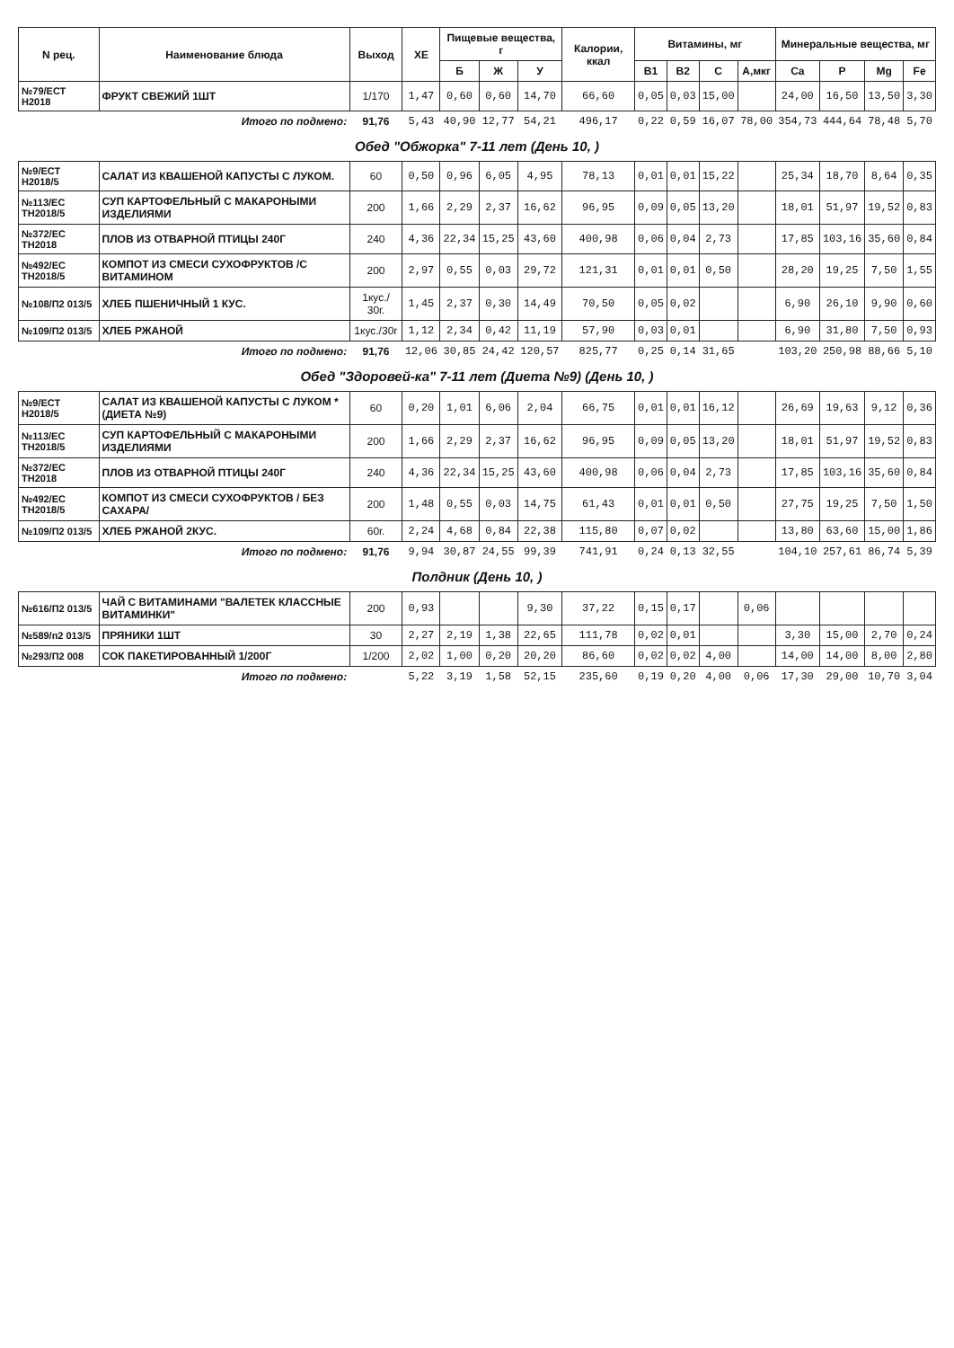| N рец. | Наименование блюда | Выход | ХЕ | Пищевые вещества, г | | | Калории, ккал | Витамины, мг | | | | Минеральные вещества, мг | | | |
| --- | --- | --- | --- | --- | --- | --- | --- | --- | --- | --- | --- | --- | --- | --- | --- |
| | | | | Б | Ж | У | | B1 | B2 | C | А,мкг | Ca | P | Mg | Fe |
| №79/ЕСТ Н2018 | ФРУКТ СВЕЖИЙ 1ШТ | 1/170 | 1,47 | 0,60 | 0,60 | 14,70 | 66,60 | 0,05 | 0,03 | 15,00 | | 24,00 | 16,50 | 13,50 | 3,30 |
| Итого по подмено: | | 91,76 | 5,43 | 40,90 | 12,77 | 54,21 | 496,17 | 0,22 | 0,59 | 16,07 | 78,00 | 354,73 | 444,64 | 78,48 | 5,70 |
| Обед "Обжорка" 7-11 лет (День 10, ) | | | | | | | | | | | | | | | |
| №9/ЕСТ Н2018/5 | САЛАТ ИЗ КВАШЕНОЙ КАПУСТЫ С ЛУКОМ. | 60 | 0,50 | 0,96 | 6,05 | 4,95 | 78,13 | 0,01 | 0,01 | 15,22 | | 25,34 | 18,70 | 8,64 | 0,35 |
| №113/ЕС ТН2018/5 | СУП КАРТОФЕЛЬНЫЙ С МАКАРОНЫМИ ИЗДЕЛИЯМИ | 200 | 1,66 | 2,29 | 2,37 | 16,62 | 96,95 | 0,09 | 0,05 | 13,20 | | 18,01 | 51,97 | 19,52 | 0,83 |
| №372/ЕС ТН2018 | ПЛОВ ИЗ ОТВАРНОЙ ПТИЦЫ 240Г | 240 | 4,36 | 22,34 | 15,25 | 43,60 | 400,98 | 0,06 | 0,04 | 2,73 | | 17,85 | 103,16 | 35,60 | 0,84 |
| №492/ЕС ТН2018/5 | КОМПОТ ИЗ СМЕСИ СУХОФРУКТОВ /С ВИТАМИНОМ | 200 | 2,97 | 0,55 | 0,03 | 29,72 | 121,31 | 0,01 | 0,01 | 0,50 | | 28,20 | 19,25 | 7,50 | 1,55 |
| №108/П2 013/5 | ХЛЕБ ПШЕНИЧНЫЙ 1 КУС. | 1кус./ 30г. | 1,45 | 2,37 | 0,30 | 14,49 | 70,50 | 0,05 | 0,02 | | | 6,90 | 26,10 | 9,90 | 0,60 |
| №109/П2 013/5 | ХЛЕБ РЖАНОЙ | 1кус./30г | 1,12 | 2,34 | 0,42 | 11,19 | 57,90 | 0,03 | 0,01 | | | 6,90 | 31,80 | 7,50 | 0,93 |
| Итого по подмено: | | 91,76 | 12,06 | 30,85 | 24,42 | 120,57 | 825,77 | 0,25 | 0,14 | 31,65 | | 103,20 | 250,98 | 88,66 | 5,10 |
| Обед "Здоровей-ка" 7-11 лет (Диета №9) (День 10, ) | | | | | | | | | | | | | | | |
| №9/ЕСТ Н2018/5 | САЛАТ ИЗ КВАШЕНОЙ КАПУСТЫ С ЛУКОМ *(ДИЕТА №9) | 60 | 0,20 | 1,01 | 6,06 | 2,04 | 66,75 | 0,01 | 0,01 | 16,12 | | 26,69 | 19,63 | 9,12 | 0,36 |
| №113/ЕС ТН2018/5 | СУП КАРТОФЕЛЬНЫЙ С МАКАРОНЫМИ ИЗДЕЛИЯМИ | 200 | 1,66 | 2,29 | 2,37 | 16,62 | 96,95 | 0,09 | 0,05 | 13,20 | | 18,01 | 51,97 | 19,52 | 0,83 |
| №372/ЕС ТН2018 | ПЛОВ ИЗ ОТВАРНОЙ ПТИЦЫ 240Г | 240 | 4,36 | 22,34 | 15,25 | 43,60 | 400,98 | 0,06 | 0,04 | 2,73 | | 17,85 | 103,16 | 35,60 | 0,84 |
| №492/ЕС ТН2018/5 | КОМПОТ ИЗ СМЕСИ СУХОФРУКТОВ / БЕЗ САХАРА/ | 200 | 1,48 | 0,55 | 0,03 | 14,75 | 61,43 | 0,01 | 0,01 | 0,50 | | 27,75 | 19,25 | 7,50 | 1,50 |
| №109/П2 013/5 | ХЛЕБ РЖАНОЙ 2КУС. | 60г. | 2,24 | 4,68 | 0,84 | 22,38 | 115,80 | 0,07 | 0,02 | | | 13,80 | 63,60 | 15,00 | 1,86 |
| Итого по подмено: | | 91,76 | 9,94 | 30,87 | 24,55 | 99,39 | 741,91 | 0,24 | 0,13 | 32,55 | | 104,10 | 257,61 | 86,74 | 5,39 |
| Полдник (День 10, ) | | | | | | | | | | | | | | | |
| №616/П2 013/5 | ЧАЙ С ВИТАМИНАМИ "ВАЛЕТЕК КЛАССНЫЕ ВИТАМИНКИ" | 200 | 0,93 | | | 9,30 | 37,22 | 0,15 | 0,17 | | 0,06 | | | | |
| №589/п2 013/5 | ПРЯНИКИ 1ШТ | 30 | 2,27 | 2,19 | 1,38 | 22,65 | 111,78 | 0,02 | 0,01 | | | 3,30 | 15,00 | 2,70 | 0,24 |
| №293/П2 008 | СОК ПАКЕТИРОВАННЫЙ 1/200Г | 1/200 | 2,02 | 1,00 | 0,20 | 20,20 | 86,60 | 0,02 | 0,02 | 4,00 | | 14,00 | 14,00 | 8,00 | 2,80 |
| Итого по подмено: | | | 5,22 | 3,19 | 1,58 | 52,15 | 235,60 | 0,19 | 0,20 | 4,00 | 0,06 | 17,30 | 29,00 | 10,70 | 3,04 |